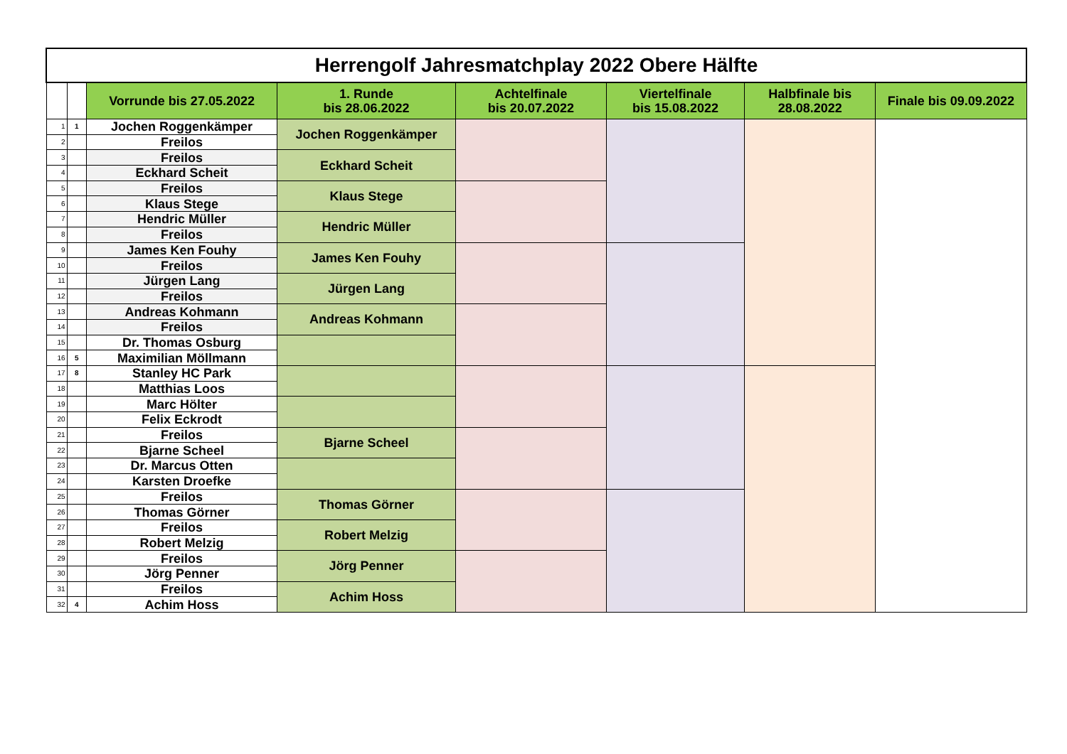| Herrengolf Jahresmatchplay 2022 Obere Hälfte | | | | | | | |
| | | Vorrunde bis 27.05.2022 | 1. Runde bis 28.06.2022 | Achtelfinale bis 20.07.2022 | Viertelfinale bis 15.08.2022 | Halbfinale bis 28.08.2022 | Finale bis 09.09.2022 |
| 1 | 1 | Jochen Roggenkämper | Jochen Roggenkämper | | | | |
| 2 | | Freilos | | | | | |
| 3 | | Freilos | Eckhard Scheit | | | | |
| 4 | | Eckhard Scheit | | | | | |
| 5 | | Freilos | Klaus Stege | | | | |
| 6 | | Klaus Stege | | | | | |
| 7 | | Hendric Müller | Hendric Müller | | | | |
| 8 | | Freilos | | | | | |
| 9 | | James Ken Fouhy | James Ken Fouhy | | | | |
| 10 | | Freilos | | | | | |
| 11 | | Jürgen Lang | Jürgen Lang | | | | |
| 12 | | Freilos | | | | | |
| 13 | | Andreas Kohmann | Andreas Kohmann | | | | |
| 14 | | Freilos | | | | | |
| 15 | | Dr. Thomas Osburg | | | | | |
| 16 | 5 | Maximilian Möllmann | | | | | |
| 17 | 8 | Stanley HC Park | | | | | |
| 18 | | Matthias Loos | | | | | |
| 19 | | Marc Hölter | | | | | |
| 20 | | Felix Eckrodt | | | | | |
| 21 | | Freilos | Bjarne Scheel | | | | |
| 22 | | Bjarne Scheel | | | | | |
| 23 | | Dr. Marcus Otten | | | | | |
| 24 | | Karsten Droefke | | | | | |
| 25 | | Freilos | Thomas Görner | | | | |
| 26 | | Thomas Görner | | | | | |
| 27 | | Freilos | Robert Melzig | | | | |
| 28 | | Robert Melzig | | | | | |
| 29 | | Freilos | Jörg Penner | | | | |
| 30 | | Jörg Penner | | | | | |
| 31 | | Freilos | Achim Hoss | | | | |
| 32 | 4 | Achim Hoss | | | | | |